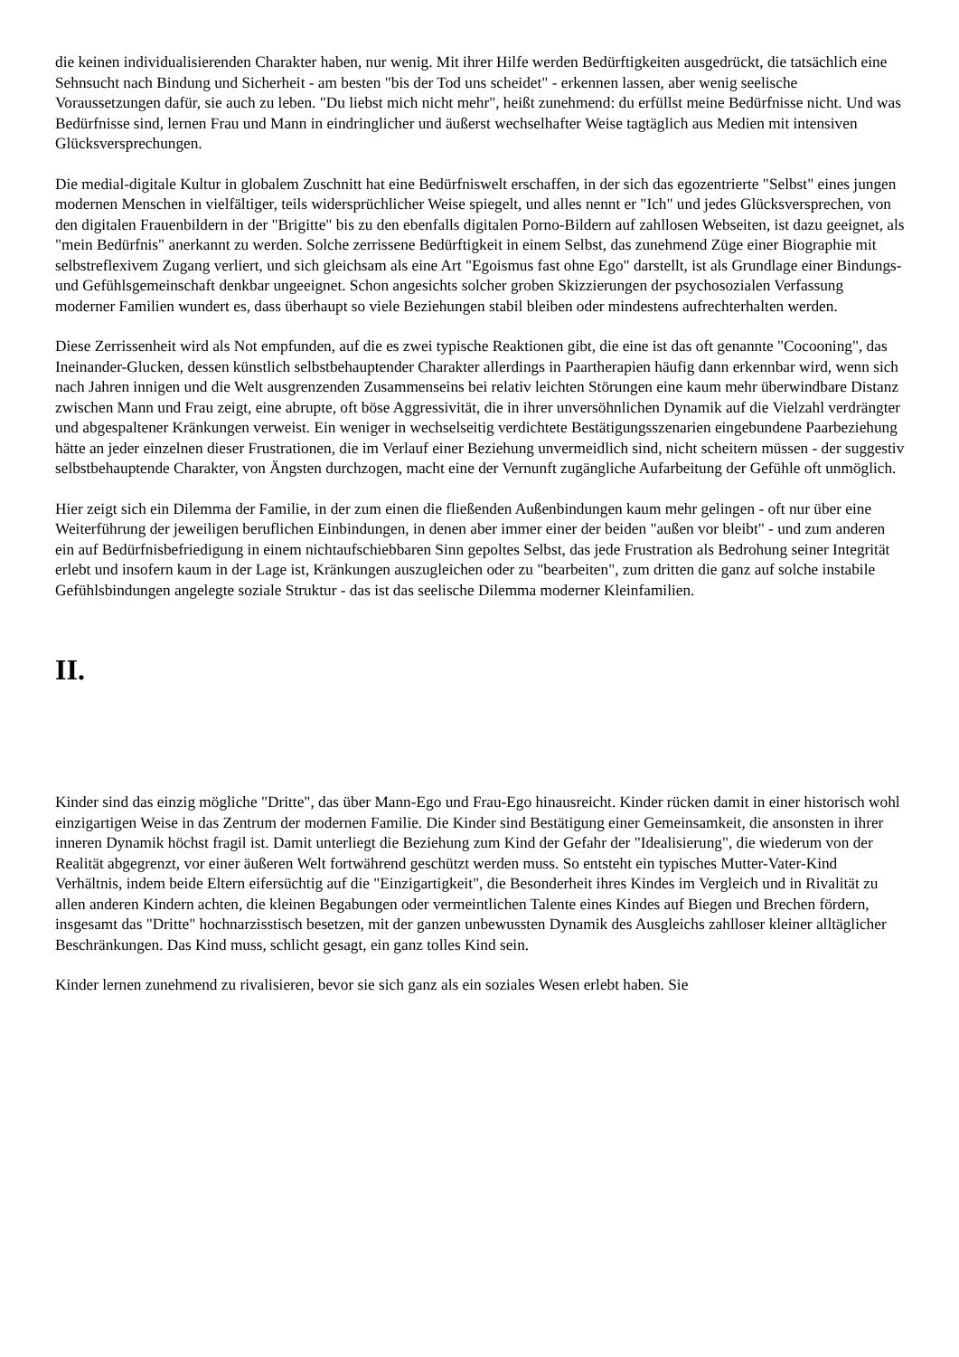die keinen individualisierenden Charakter haben, nur wenig. Mit ihrer Hilfe werden Bedürftigkeiten ausgedrückt, die tatsächlich eine Sehnsucht nach Bindung und Sicherheit - am besten "bis der Tod uns scheidet" - erkennen lassen, aber wenig seelische Voraussetzungen dafür, sie auch zu leben. "Du liebst mich nicht mehr", heißt zunehmend: du erfüllst meine Bedürfnisse nicht. Und was Bedürfnisse sind, lernen Frau und Mann in eindringlicher und äußerst wechselhafter Weise tagtäglich aus Medien mit intensiven Glücksversprechungen.
Die medial-digitale Kultur in globalem Zuschnitt hat eine Bedürfniswelt erschaffen, in der sich das egozentrierte "Selbst" eines jungen modernen Menschen in vielfältiger, teils widersprüchlicher Weise spiegelt, und alles nennt er "Ich" und jedes Glücksversprechen, von den digitalen Frauenbildern in der "Brigitte" bis zu den ebenfalls digitalen Porno-Bildern auf zahllosen Webseiten, ist dazu geeignet, als "mein Bedürfnis" anerkannt zu werden. Solche zerrissene Bedürftigkeit in einem Selbst, das zunehmend Züge einer Biographie mit selbstreflexivem Zugang verliert, und sich gleichsam als eine Art "Egoismus fast ohne Ego" darstellt, ist als Grundlage einer Bindungs- und Gefühlsgemeinschaft denkbar ungeeignet. Schon angesichts solcher groben Skizzierungen der psychosozialen Verfassung moderner Familien wundert es, dass überhaupt so viele Beziehungen stabil bleiben oder mindestens aufrechterhalten werden.
Diese Zerrissenheit wird als Not empfunden, auf die es zwei typische Reaktionen gibt, die eine ist das oft genannte "Cocooning", das Ineinander-Glucken, dessen künstlich selbstbehauptender Charakter allerdings in Paartherapien häufig dann erkennbar wird, wenn sich nach Jahren innigen und die Welt ausgrenzenden Zusammenseins bei relativ leichten Störungen eine kaum mehr überwindbare Distanz zwischen Mann und Frau zeigt, eine abrupte, oft böse Aggressivität, die in ihrer unversöhnlichen Dynamik auf die Vielzahl verdrängter und abgespaltener Kränkungen verweist. Ein weniger in wechselseitig verdichtete Bestätigungsszenarien eingebundene Paarbeziehung hätte an jeder einzelnen dieser Frustrationen, die im Verlauf einer Beziehung unvermeidlich sind, nicht scheitern müssen - der suggestiv selbstbehauptende Charakter, von Ängsten durchzogen, macht eine der Vernunft zugängliche Aufarbeitung der Gefühle oft unmöglich.
Hier zeigt sich ein Dilemma der Familie, in der zum einen die fließenden Außenbindungen kaum mehr gelingen - oft nur über eine Weiterführung der jeweiligen beruflichen Einbindungen, in denen aber immer einer der beiden "außen vor bleibt" - und zum anderen ein auf Bedürfnisbefriedigung in einem nichtaufschiebbaren Sinn gepoltes Selbst, das jede Frustration als Bedrohung seiner Integrität erlebt und insofern kaum in der Lage ist, Kränkungen auszugleichen oder zu "bearbeiten", zum dritten die ganz auf solche instabile Gefühlsbindungen angelegte soziale Struktur - das ist das seelische Dilemma moderner Kleinfamilien.
II.
Kinder sind das einzig mögliche "Dritte", das über Mann-Ego und Frau-Ego hinausreicht. Kinder rücken damit in einer historisch wohl einzigartigen Weise in das Zentrum der modernen Familie. Die Kinder sind Bestätigung einer Gemeinsamkeit, die ansonsten in ihrer inneren Dynamik höchst fragil ist. Damit unterliegt die Beziehung zum Kind der Gefahr der "Idealisierung", die wiederum von der Realität abgegrenzt, vor einer äußeren Welt fortwährend geschützt werden muss. So entsteht ein typisches Mutter-Vater-Kind Verhältnis, indem beide Eltern eifersüchtig auf die "Einzigartigkeit", die Besonderheit ihres Kindes im Vergleich und in Rivalität zu allen anderen Kindern achten, die kleinen Begabungen oder vermeintlichen Talente eines Kindes auf Biegen und Brechen fördern, insgesamt das "Dritte" hochnarzisstisch besetzen, mit der ganzen unbewussten Dynamik des Ausgleichs zahlloser kleiner alltäglicher Beschränkungen. Das Kind muss, schlicht gesagt, ein ganz tolles Kind sein.
Kinder lernen zunehmend zu rivalisieren, bevor sie sich ganz als ein soziales Wesen erlebt haben. Sie